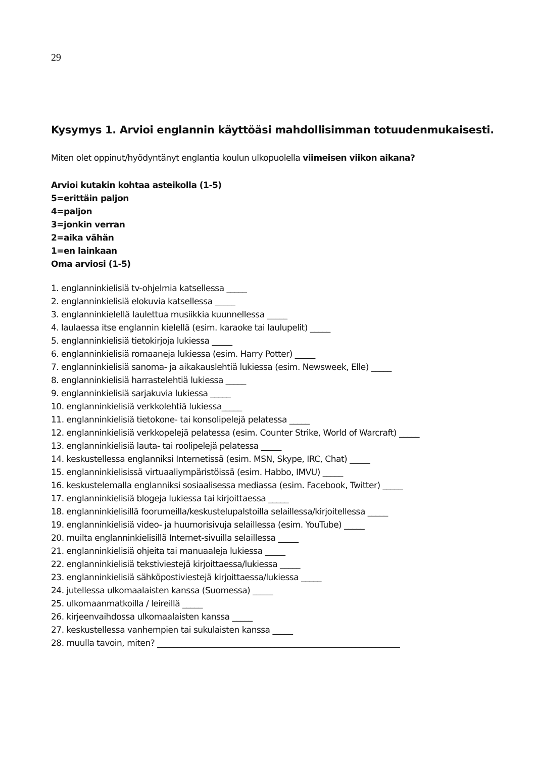29
Kysymys 1. Arvioi englannin käyttöäsi mahdollisimman totuudenmukaisesti.
Miten olet oppinut/hyödyntänyt englantia koulun ulkopuolella viimeisen viikon aikana?
Arvioi kutakin kohtaa asteikolla (1-5)
5=erittäin paljon
4=paljon
3=jonkin verran
2=aika vähän
1=en lainkaan
Oma arviosi (1-5)
1. englanninkielisiä tv-ohjelmia katsellessa _____
2. englanninkielisiä elokuvia katsellessa _____
3. englanninkielellä laulettua musiikkia kuunnellessa _____
4. laulaessa itse englannin kielellä (esim. karaoke tai laulupelit) _____
5. englanninkielisiä tietokirjoja lukiessa _____
6. englanninkielisiä romaaneja lukiessa (esim. Harry Potter) _____
7. englanninkielisiä sanoma- ja aikakauslehtiä lukiessa (esim. Newsweek, Elle) _____
8. englanninkielisiä harrastelehtiä lukiessa _____
9. englanninkielisiä sarjakuvia lukiessa _____
10. englanninkielisiä verkkolehtiä lukiessa_____
11. englanninkielisiä tietokone- tai konsolipelejä pelatessa _____
12. englanninkielisiä verkkopelejä pelatessa (esim. Counter Strike, World of Warcraft) _____
13. englanninkielisiä lauta- tai roolipelejä pelatessa _____
14. keskustellessa englanniksi Internetissä (esim. MSN, Skype, IRC, Chat) _____
15. englanninkielisissä virtuaaliympäristöissä (esim. Habbo, IMVU) _____
16. keskustelemalla englanniksi sosiaalisessa mediassa (esim. Facebook, Twitter) _____
17. englanninkielisiä blogeja lukiessa tai kirjoittaessa _____
18. englanninkielisillä foorumeilla/keskustelupalstoilla selaillessa/kirjoitellessa _____
19. englanninkielisiä video- ja huumorisivuja selaillessa (esim. YouTube) _____
20. muilta englanninkielisillä Internet-sivuilla selaillessa _____
21. englanninkielisiä ohjeita tai manuaaleja lukiessa _____
22. englanninkielisiä tekstiviestejä kirjoittaessa/lukiessa _____
23. englanninkielisiä sähköpostiviestejä kirjoittaessa/lukiessa _____
24. jutellessa ulkomaalaisten kanssa (Suomessa) _____
25. ulkomaanmatkoilla / leireillä _____
26. kirjeenvaihdossa ulkomaalaisten kanssa _____
27. keskustellessa vanhempien tai sukulaisten kanssa _____
28. muulla tavoin, miten? ____________________________________________________________